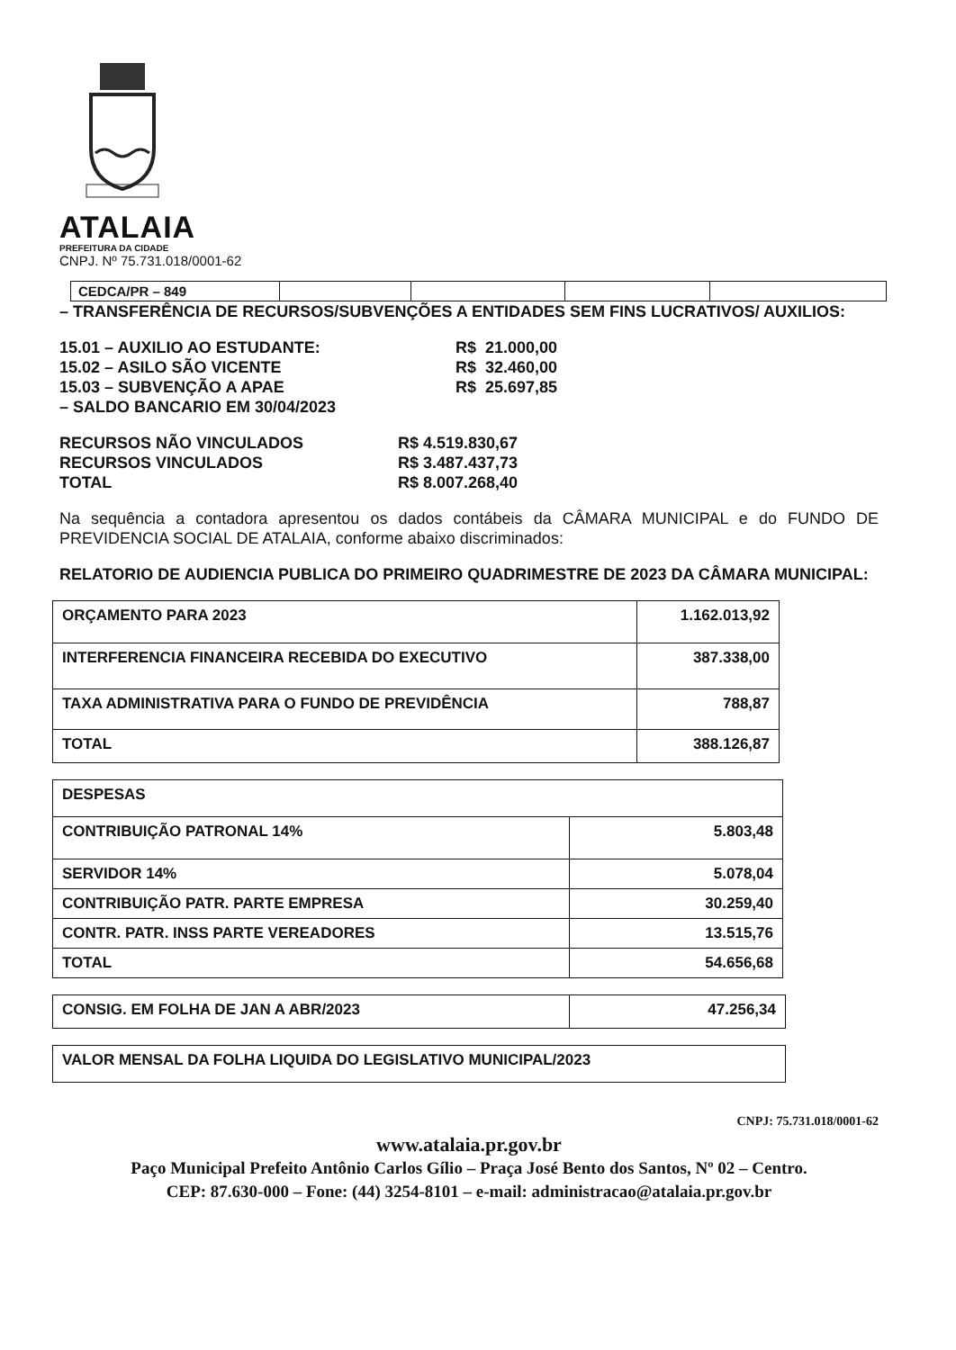ATALAIA
PREFEITURA DA CIDADE
CNPJ. Nº 75.731.018/0001-62
| CEDCA/PR – 849 | | | | |
– TRANSFERÊNCIA DE RECURSOS/SUBVENÇÕES A ENTIDADES SEM FINS LUCRATIVOS/ AUXILIOS:
15.01 – AUXILIO AO ESTUDANTE: R$ 21.000,00 15.02 – ASILO SÃO VICENTE R$ 32.460,00 15.03 – SUBVENÇÃO A APAE R$ 25.697,85
– SALDO BANCARIO EM 30/04/2023
RECURSOS NÃO VINCULADOS R$ 4.519.830,67 RECURSOS VINCULADOS R$ 3.487.437,73 TOTAL R$ 8.007.268,40
Na sequência a contadora apresentou os dados contábeis da CÂMARA MUNICIPAL e do FUNDO DE PREVIDENCIA SOCIAL DE ATALAIA, conforme abaixo discriminados:
RELATORIO DE AUDIENCIA PUBLICA DO PRIMEIRO QUADRIMESTRE DE 2023 DA CÂMARA MUNICIPAL:
| ORÇAMENTO PARA 2023 | 1.162.013,92 |
| INTERFERENCIA FINANCEIRA RECEBIDA DO EXECUTIVO | 387.338,00 |
| TAXA ADMINISTRATIVA PARA O FUNDO DE PREVIDÊNCIA | 788,87 |
| TOTAL | 388.126,87 |
| DESPESAS | |
| CONTRIBUIÇÃO PATRONAL 14% | 5.803,48 |
| SERVIDOR 14% | 5.078,04 |
| CONTRIBUIÇÃO PATR. PARTE EMPRESA | 30.259,40 |
| CONTR. PATR. INSS PARTE VEREADORES | 13.515,76 |
| TOTAL | 54.656,68 |
| CONSIG. EM FOLHA DE JAN A ABR/2023 | 47.256,34 |
| VALOR MENSAL DA FOLHA LIQUIDA DO LEGISLATIVO MUNICIPAL/2023 |
CNPJ: 75.731.018/0001-62
www.atalaia.pr.gov.br
Paço Municipal Prefeito Antônio Carlos Gílio – Praça José Bento dos Santos, Nº 02 – Centro.
CEP: 87.630-000 – Fone: (44) 3254-8101 – e-mail: administracao@atalaia.pr.gov.br